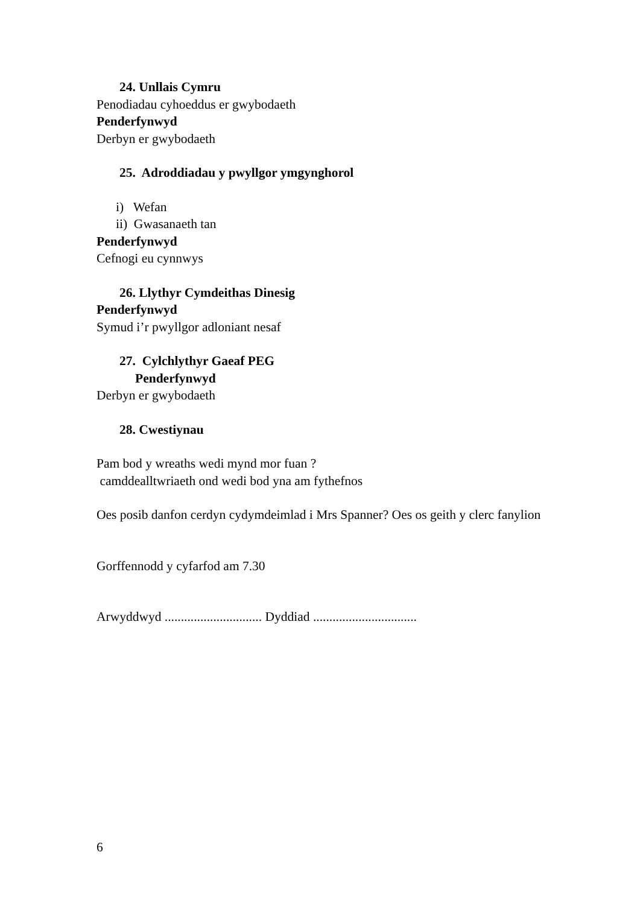24. Unllais Cymru
Penodiadau cyhoeddus er gwybodaeth
Penderfynwyd
Derbyn er gwybodaeth
25. Adroddiadau y pwyllgor ymgynghorol
i) Wefan
ii) Gwasanaeth tan
Penderfynwyd
Cefnogi eu cynnwys
26. Llythyr Cymdeithas Dinesig
Penderfynwyd
Symud i’r pwyllgor adloniant nesaf
27. Cylchlythyr Gaeaf PEG
Penderfynwyd
Derbyn er gwybodaeth
28. Cwestiynau
Pam bod y wreaths wedi mynd mor fuan ?
camddealltwriaeth ond wedi bod yna am fythefnos
Oes posib danfon cerdyn cydymdeimlad i Mrs Spanner? Oes os geith y clerc fanylion
Gorffennodd y cyfarfod am 7.30
Arwyddwyd .............................. Dyddiad ................................
6